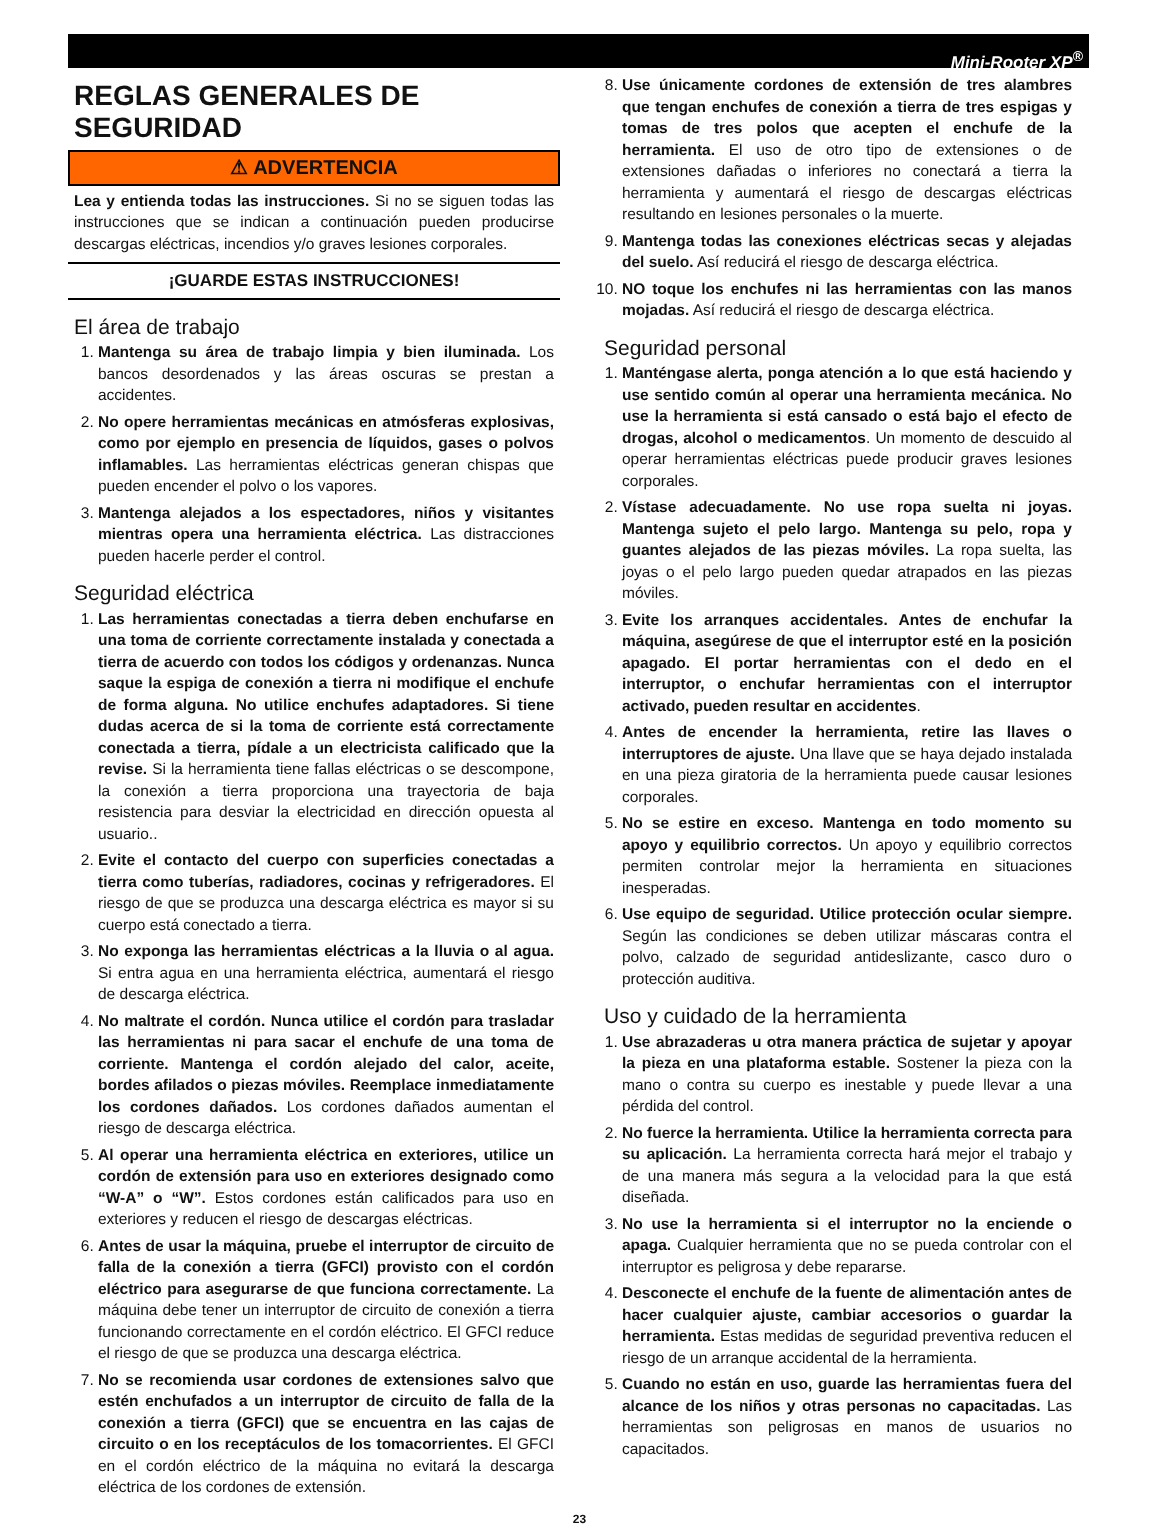Mini-Rooter XP<sup>®</sup>
REGLAS GENERALES DE SEGURIDAD
⚠ ADVERTENCIA
Lea y entienda todas las instrucciones. Si no se siguen todas las instrucciones que se indican a continuación pueden producirse descargas eléctricas, incendios y/o graves lesiones corporales.
¡GUARDE ESTAS INSTRUCCIONES!
El área de trabajo
1. Mantenga su área de trabajo limpia y bien iluminada. Los bancos desordenados y las áreas oscuras se prestan a accidentes.
2. No opere herramientas mecánicas en atmósferas explosivas, como por ejemplo en presencia de líquidos, gases o polvos inflamables. Las herramientas eléctricas generan chispas que pueden encender el polvo o los vapores.
3. Mantenga alejados a los espectadores, niños y visitantes mientras opera una herramienta eléctrica. Las distracciones pueden hacerle perder el control.
Seguridad eléctrica
1. Las herramientas conectadas a tierra deben enchufarse en una toma de corriente correctamente instalada y conectada a tierra de acuerdo con todos los códigos y ordenanzas. Nunca saque la espiga de conexión a tierra ni modifique el enchufe de forma alguna. No utilice enchufes adaptadores. Si tiene dudas acerca de si la toma de corriente está correctamente conectada a tierra, pídale a un electricista calificado que la revise. Si la herramienta tiene fallas eléctricas o se descompone, la conexión a tierra proporciona una trayectoria de baja resistencia para desviar la electricidad en dirección opuesta al usuario..
2. Evite el contacto del cuerpo con superficies conectadas a tierra como tuberías, radiadores, cocinas y refrigeradores. El riesgo de que se produzca una descarga eléctrica es mayor si su cuerpo está conectado a tierra.
3. No exponga las herramientas eléctricas a la lluvia o al agua. Si entra agua en una herramienta eléctrica, aumentará el riesgo de descarga eléctrica.
4. No maltrate el cordón. Nunca utilice el cordón para trasladar las herramientas ni para sacar el enchufe de una toma de corriente. Mantenga el cordón alejado del calor, aceite, bordes afilados o piezas móviles. Reemplace inmediatamente los cordones dañados. Los cordones dañados aumentan el riesgo de descarga eléctrica.
5. Al operar una herramienta eléctrica en exteriores, utilice un cordón de extensión para uso en exteriores designado como “W-A” o “W”. Estos cordones están calificados para uso en exteriores y reducen el riesgo de descargas eléctricas.
6. Antes de usar la máquina, pruebe el interruptor de circuito de falla de la conexión a tierra (GFCI) provisto con el cordón eléctrico para asegurarse de que funciona correctamente. La máquina debe tener un interruptor de circuito de conexión a tierra funcionando correctamente en el cordón eléctrico. El GFCI reduce el riesgo de que se produzca una descarga eléctrica.
7. No se recomienda usar cordones de extensiones salvo que estén enchufados a un interruptor de circuito de falla de la conexión a tierra (GFCI) que se encuentra en las cajas de circuito o en los receptáculos de los tomacorrientes. El GFCI en el cordón eléctrico de la máquina no evitará la descarga eléctrica de los cordones de extensión.
8. Use únicamente cordones de extensión de tres alambres que tengan enchufes de conexión a tierra de tres espigas y tomas de tres polos que acepten el enchufe de la herramienta. El uso de otro tipo de extensiones o de extensiones dañadas o inferiores no conectará a tierra la herramienta y aumentará el riesgo de descargas eléctricas resultando en lesiones personales o la muerte.
9. Mantenga todas las conexiones eléctricas secas y alejadas del suelo. Así reducirá el riesgo de descarga eléctrica.
10. NO toque los enchufes ni las herramientas con las manos mojadas. Así reducirá el riesgo de descarga eléctrica.
Seguridad personal
1. Manténgase alerta, ponga atención a lo que está haciendo y use sentido común al operar una herramienta mecánica. No use la herramienta si está cansado o está bajo el efecto de drogas, alcohol o medicamentos. Un momento de descuido al operar herramientas eléctricas puede producir graves lesiones corporales.
2. Vístase adecuadamente. No use ropa suelta ni joyas. Mantenga sujeto el pelo largo. Mantenga su pelo, ropa y guantes alejados de las piezas móviles. La ropa suelta, las joyas o el pelo largo pueden quedar atrapados en las piezas móviles.
3. Evite los arranques accidentales. Antes de enchufar la máquina, asegúrese de que el interruptor esté en la posición apagado. El portar herramientas con el dedo en el interruptor, o enchufar herramientas con el interruptor activado, pueden resultar en accidentes.
4. Antes de encender la herramienta, retire las llaves o interruptores de ajuste. Una llave que se haya dejado instalada en una pieza giratoria de la herramienta puede causar lesiones corporales.
5. No se estire en exceso. Mantenga en todo momento su apoyo y equilibrio correctos. Un apoyo y equilibrio correctos permiten controlar mejor la herramienta en situaciones inesperadas.
6. Use equipo de seguridad. Utilice protección ocular siempre. Según las condiciones se deben utilizar máscaras contra el polvo, calzado de seguridad antideslizante, casco duro o protección auditiva.
Uso y cuidado de la herramienta
1. Use abrazaderas u otra manera práctica de sujetar y apoyar la pieza en una plataforma estable. Sostener la pieza con la mano o contra su cuerpo es inestable y puede llevar a una pérdida del control.
2. No fuerce la herramienta. Utilice la herramienta correcta para su aplicación. La herramienta correcta hará mejor el trabajo y de una manera más segura a la velocidad para la que está diseñada.
3. No use la herramienta si el interruptor no la enciende o apaga. Cualquier herramienta que no se pueda controlar con el interruptor es peligrosa y debe repararse.
4. Desconecte el enchufe de la fuente de alimentación antes de hacer cualquier ajuste, cambiar accesorios o guardar la herramienta. Estas medidas de seguridad preventiva reducen el riesgo de un arranque accidental de la herramienta.
5. Cuando no están en uso, guarde las herramientas fuera del alcance de los niños y otras personas no capacitadas. Las herramientas son peligrosas en manos de usuarios no capacitados.
23